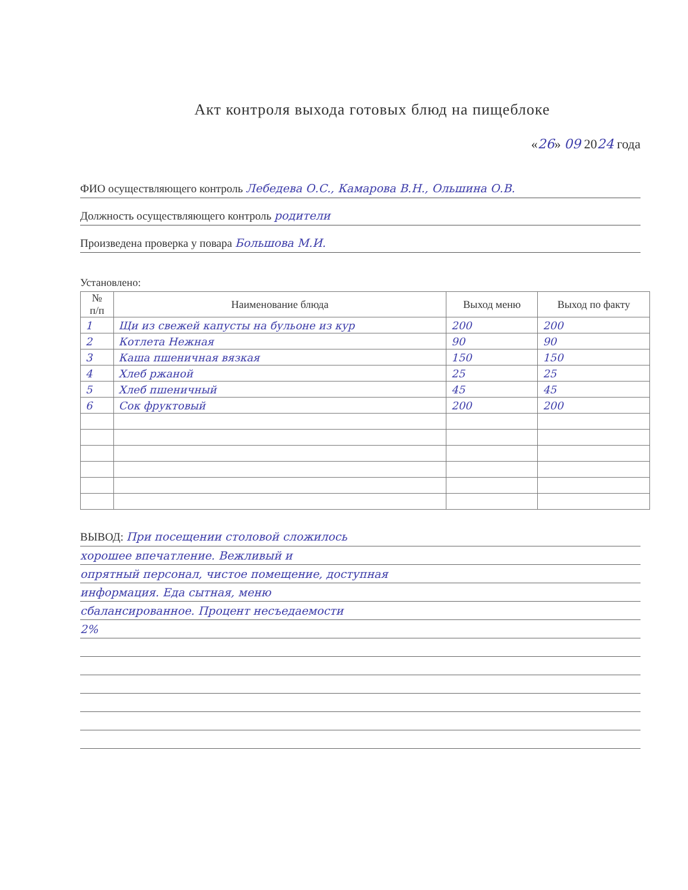Акт контроля выхода готовых блюд на пищеблоке
«26» 09 2024 года
ФИО осуществляющего контроль Лебедева О.С., Камарова В.Н., Ольшина О.В.
Должность осуществляющего контроль родители
Произведена проверка у повара Большова М.И.
Установлено:
| № п/п | Наименование блюда | Выход меню | Выход по факту |
| --- | --- | --- | --- |
| 1 | Щи из свежей капусты на бульоне из кур | 200 | 200 |
| 2 | Котлета Нежная | 90 | 90 |
| 3 | Каша пшеничная вязкая | 150 | 150 |
| 4 | Хлеб ржаной | 25 | 25 |
| 5 | Хлеб пшеничный | 45 | 45 |
| 6 | Сок фруктовый | 200 | 200 |
ВЫВОД: При посещении столовой сложилось
хорошее впечатление. Вежливый и
опрятный персонал, чистое помещение, доступная
информация. Еда сытная, меню
сбалансированное. Процент несъедаемости
2%